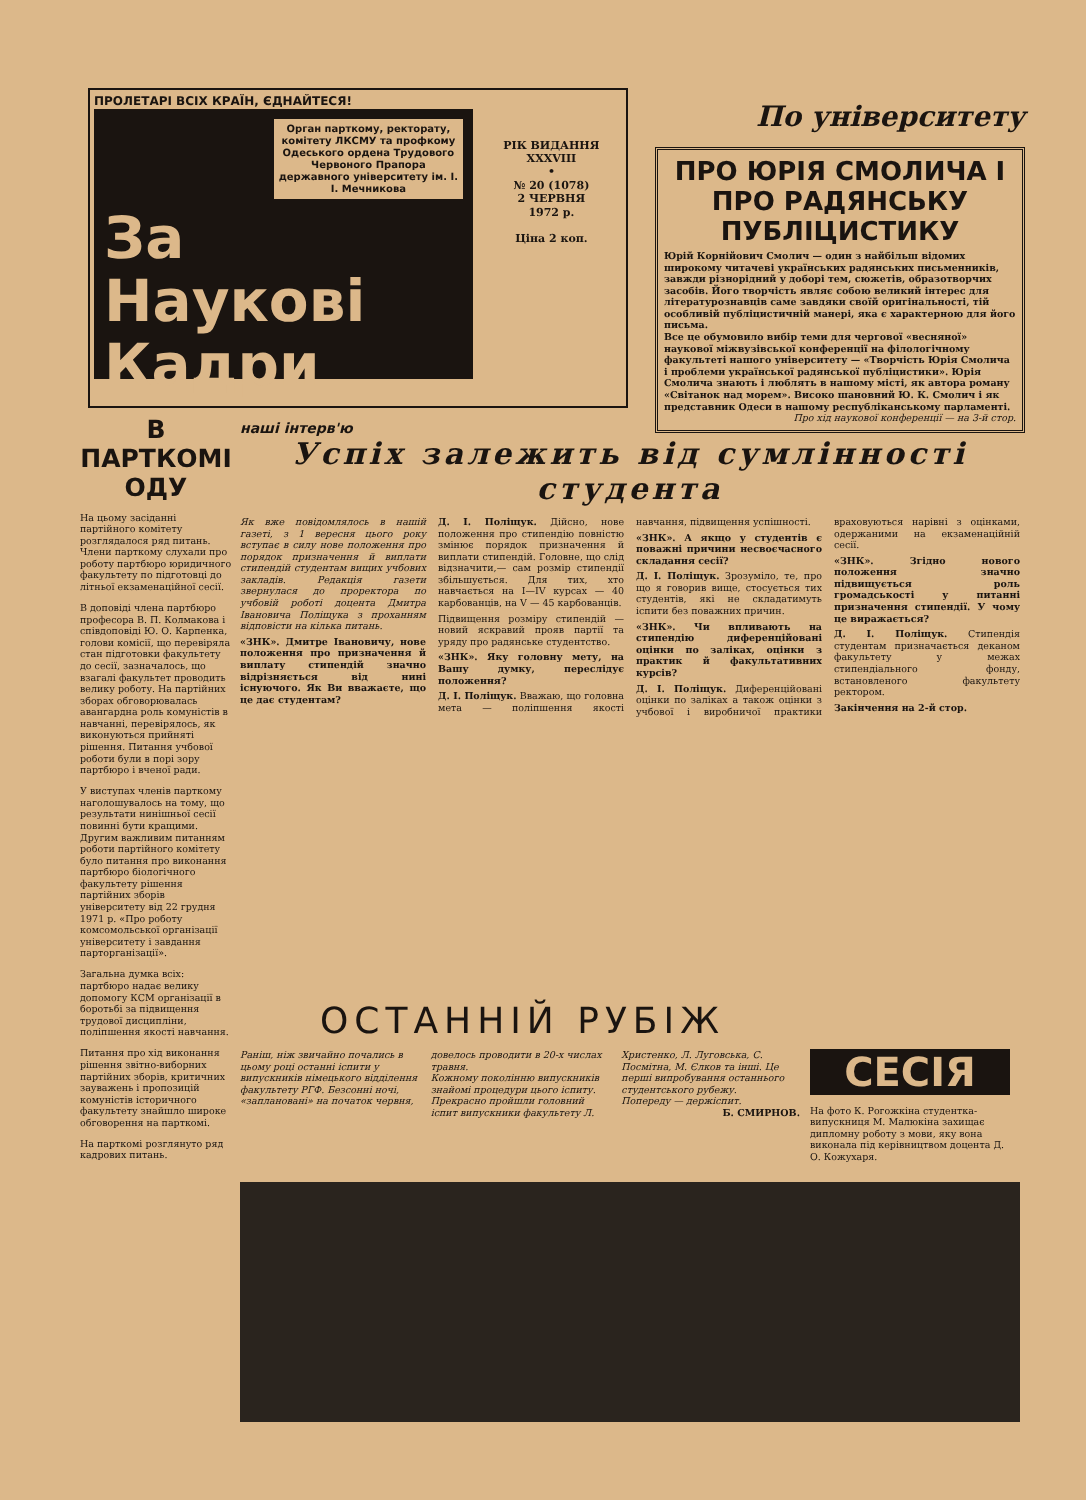ПРОЛЕТАРІ ВСІХ КРАЇН, ЄДНАЙТЕСЯ!
Орган парткому, ректорату, комітету ЛКСМУ та профкому Одеського ордена Трудового Червоного Прапора державного університету ім. І. І. Мечникова
За
Наукові
Кадри
РІК ВИДАННЯ XXXVIII
•
№ 20 (1078)
2 ЧЕРВНЯ
1972 р.
Ціна 2 коп.
По університету
ПРО ЮРІЯ СМОЛИЧА І ПРО РАДЯНСЬКУ ПУБЛІЦИСТИКУ
Юрій Корнійович Смолич — один з найбільш відомих широкому читачеві українських радянських письменників, завжди різнорідний у доборі тем, сюжетів, образотворчих засобів. Його творчість являє собою великий інтерес для літературознавців саме завдяки своїй оригінальності, тій особливій публіцистичній манері, яка є характерною для його письма.
Все це обумовило вибір теми для чергової «весняної» наукової міжвузівської конференції на філологічному факультеті нашого університету — «Творчість Юрія Смолича і проблеми української радянської публіцистики». Юрія Смолича знають і люблять в нашому місті, як автора роману «Світанок над морем». Високо шановний Ю. К. Смолич і як представник Одеси в нашому республіканському парламенті.
Про хід наукової конференції — на 3-й стор.
В ПАРТКОМІ ОДУ
На цьому засіданні партійного комітету розглядалося ряд питань. Члени парткому слухали про роботу партбюро юридичного факультету по підготовці до літньої екзаменаційної сесії.
В доповіді члена партбюро професора В. П. Колмакова і співдоповіді Ю. О. Карпенка, голови комісії, що перевіряла стан підготовки факультету до сесії, зазначалось, що взагалі факультет проводить велику роботу. На партійних зборах обговорювалась авангардна роль комуністів в навчанні, перевірялось, як виконуються прийняті рішення. Питання учбової роботи були в порі зору партбюро і вченої ради.
У виступах членів парткому наголошувалось на тому, що результати нинішньої сесії повинні бути кращими. Другим важливим питанням роботи партійного комітету було питання про виконання партбюро біологічного факультету рішення партійних зборів університету від 22 грудня 1971 р. «Про роботу комсомольської організації університету і завдання парторганізації».
Загальна думка всіх: партбюро надає велику допомогу КСМ організації в боротьбі за підвищення трудової дисципліни, поліпшення якості навчання.
Питання про хід виконання рішення звітно-виборних партійних зборів, критичних зауважень і пропозицій комуністів історичного факультету знайшло широке обговорення на парткомі.
На парткомі розглянуто ряд кадрових питань.
наші інтерв'ю
Успіх залежить від сумлінності студента
Як вже повідомлялось в нашій газеті, з 1 вересня цього року вступає в силу нове положення про порядок призначення й виплати стипендій студентам вищих учбових закладів. Редакція газети звернулася до проректора по учбовій роботі доцента Дмитра Івановича Поліщука з проханням відповісти на кілька питань.
«ЗНК». Дмитре Івановичу, нове положення про призначення й виплату стипендій значно відрізняється від нині існуючого. Як Ви вважаєте, що це дає студентам?
Д. І. Поліщук. Дійсно, нове положення про стипендію повністю змінює порядок призначення й виплати стипендій. Головне, що слід відзначити,— сам розмір стипендії збільшується. Для тих, хто навчається на I—IV курсах — 40 карбованців, на V — 45 карбованців.
Підвищення розміру стипендій — новий яскравий прояв партії та уряду про радянське студентство.
«ЗНК». Яку головну мету, на Вашу думку, переслідує положення?
Д. І. Поліщук. Вважаю, що головна мета — поліпшення якості навчання, підвищення успішності.
«ЗНК». А якщо у студентів є поважні причини несвоєчасного складання сесії?
Д. І. Поліщук. Зрозуміло, те, про що я говорив вище, стосується тих студентів, які не складатимуть іспити без поважних причин.
«ЗНК». Чи впливають на стипендію диференційовані оцінки по заліках, оцінки з практик й факультативних курсів?
Д. І. Поліщук. Диференційовані оцінки по заліках а також оцінки з учбової і виробничої практики враховуються нарівні з оцінками, одержаними на екзаменаційній сесії.
«ЗНК». Згідно нового положення значно підвищується роль громадськості у питанні призначення стипендії. У чому це виражається?
Д. І. Поліщук. Стипендія студентам призначається деканом факультету у межах стипендіального фонду, встановленого факультету ректором.
Закінчення на 2-й стор.
ОСТАННІЙ РУБІЖ
Раніш, ніж звичайно почались в цьому році останні іспити у випускників німецького відділення факультету РГФ. Безсонні ночі, «заплановані» на початок червня, довелось проводити в 20-х числах травня.
Кожному поколінню випускників знайомі процедури цього іспиту. Прекрасно пройшли головний іспит випускники факультету Л. Христенко, Л. Луговська, С. Посмітна, М. Єлков та інші. Це перші випробування останнього студентського рубежу.
Попереду — держіспит.
Б. СМИРНОВ.
СЕСІЯ
На фото К. Рогожкіна студентка-випускниця М. Малюкіна захищає дипломну роботу з мови, яку вона виконала під керівництвом доцента Д. О. Кожухаря.